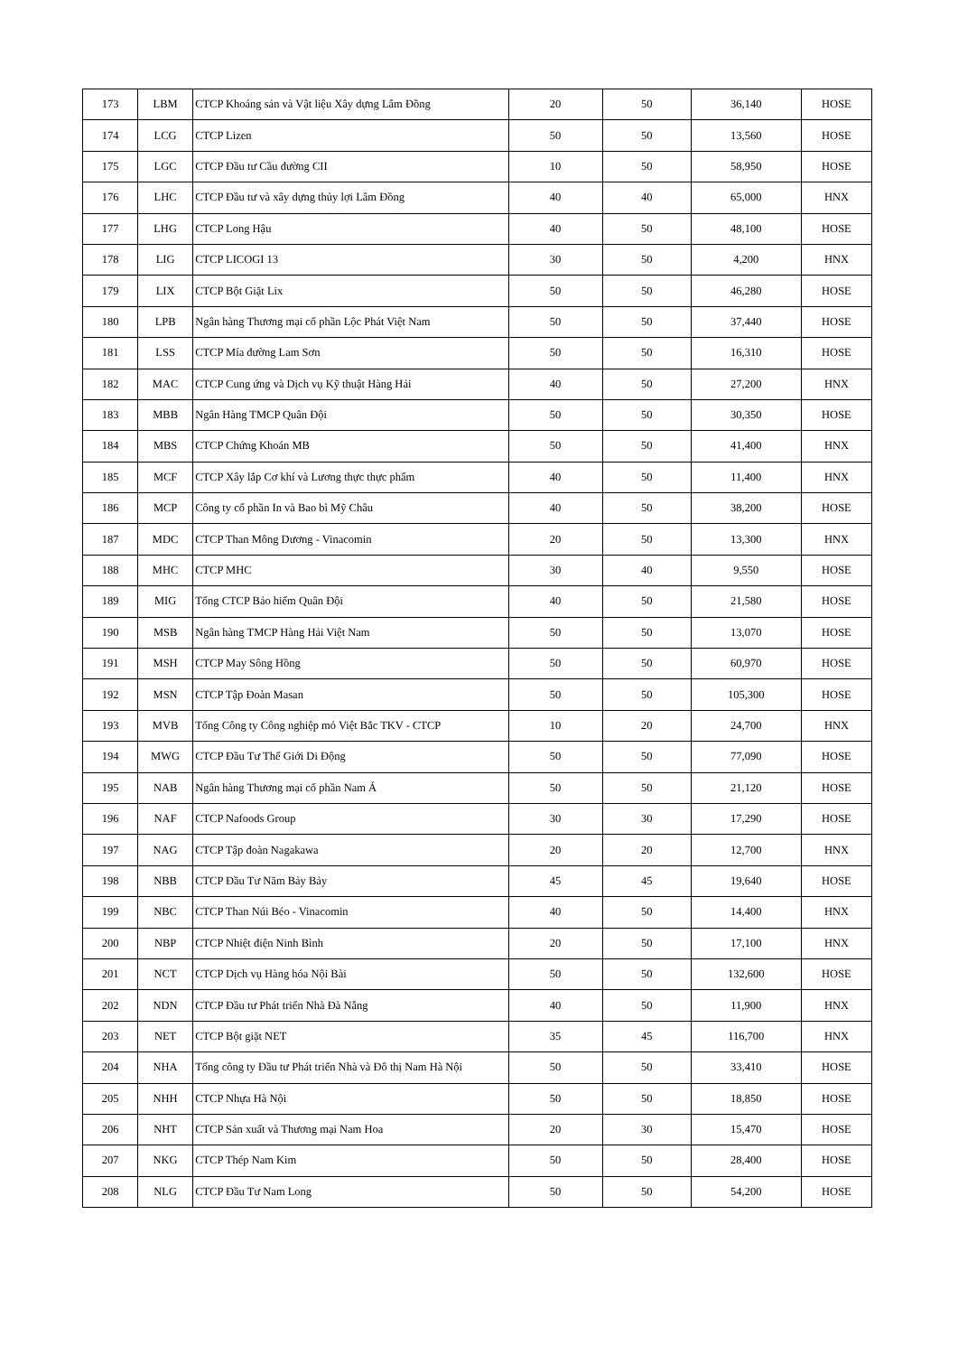| 173 | LBM | CTCP Khoáng sản và Vật liệu Xây dựng Lâm Đồng | 20 | 50 | 36,140 | HOSE |
| 174 | LCG | CTCP Lizen | 50 | 50 | 13,560 | HOSE |
| 175 | LGC | CTCP Đầu tư Cầu đường CII | 10 | 50 | 58,950 | HOSE |
| 176 | LHC | CTCP Đầu tư và xây dựng thủy lợi Lâm Đồng | 40 | 40 | 65,000 | HNX |
| 177 | LHG | CTCP Long Hậu | 40 | 50 | 48,100 | HOSE |
| 178 | LIG | CTCP LICOGI 13 | 30 | 50 | 4,200 | HNX |
| 179 | LIX | CTCP Bột Giặt Lix | 50 | 50 | 46,280 | HOSE |
| 180 | LPB | Ngân hàng Thương mại cổ phần Lộc Phát Việt Nam | 50 | 50 | 37,440 | HOSE |
| 181 | LSS | CTCP Mía đường Lam Sơn | 50 | 50 | 16,310 | HOSE |
| 182 | MAC | CTCP Cung ứng và Dịch vụ Kỹ thuật Hàng Hải | 40 | 50 | 27,200 | HNX |
| 183 | MBB | Ngân Hàng TMCP Quân Đội | 50 | 50 | 30,350 | HOSE |
| 184 | MBS | CTCP Chứng Khoán MB | 50 | 50 | 41,400 | HNX |
| 185 | MCF | CTCP Xây lắp Cơ khí và Lương thực thực phẩm | 40 | 50 | 11,400 | HNX |
| 186 | MCP | Công ty cổ phần In và Bao bì Mỹ Châu | 40 | 50 | 38,200 | HOSE |
| 187 | MDC | CTCP Than Mông Dương - Vinacomin | 20 | 50 | 13,300 | HNX |
| 188 | MHC | CTCP MHC | 30 | 40 | 9,550 | HOSE |
| 189 | MIG | Tổng CTCP Bảo hiểm Quân Đội | 40 | 50 | 21,580 | HOSE |
| 190 | MSB | Ngân hàng TMCP Hàng Hải Việt Nam | 50 | 50 | 13,070 | HOSE |
| 191 | MSH | CTCP May Sông Hồng | 50 | 50 | 60,970 | HOSE |
| 192 | MSN | CTCP Tập Đoàn Masan | 50 | 50 | 105,300 | HOSE |
| 193 | MVB | Tổng Công ty Công nghiệp mỏ Việt Bắc TKV - CTCP | 10 | 20 | 24,700 | HNX |
| 194 | MWG | CTCP Đầu Tư Thế Giới Di Động | 50 | 50 | 77,090 | HOSE |
| 195 | NAB | Ngân hàng Thương mại cổ phần Nam Á | 50 | 50 | 21,120 | HOSE |
| 196 | NAF | CTCP Nafoods Group | 30 | 30 | 17,290 | HOSE |
| 197 | NAG | CTCP Tập đoàn Nagakawa | 20 | 20 | 12,700 | HNX |
| 198 | NBB | CTCP Đầu Tư Năm Bảy Bảy | 45 | 45 | 19,640 | HOSE |
| 199 | NBC | CTCP Than Núi Béo - Vinacomin | 40 | 50 | 14,400 | HNX |
| 200 | NBP | CTCP Nhiệt điện Ninh Bình | 20 | 50 | 17,100 | HNX |
| 201 | NCT | CTCP Dịch vụ Hàng hóa Nội Bài | 50 | 50 | 132,600 | HOSE |
| 202 | NDN | CTCP Đầu tư Phát triển Nhà Đà Nẵng | 40 | 50 | 11,900 | HNX |
| 203 | NET | CTCP Bột giặt NET | 35 | 45 | 116,700 | HNX |
| 204 | NHA | Tổng công ty Đầu tư Phát triển Nhà và Đô thị Nam Hà Nội | 50 | 50 | 33,410 | HOSE |
| 205 | NHH | CTCP Nhựa Hà Nội | 50 | 50 | 18,850 | HOSE |
| 206 | NHT | CTCP Sản xuất và Thương mại Nam Hoa | 20 | 30 | 15,470 | HOSE |
| 207 | NKG | CTCP Thép Nam Kim | 50 | 50 | 28,400 | HOSE |
| 208 | NLG | CTCP Đầu Tư Nam Long | 50 | 50 | 54,200 | HOSE |